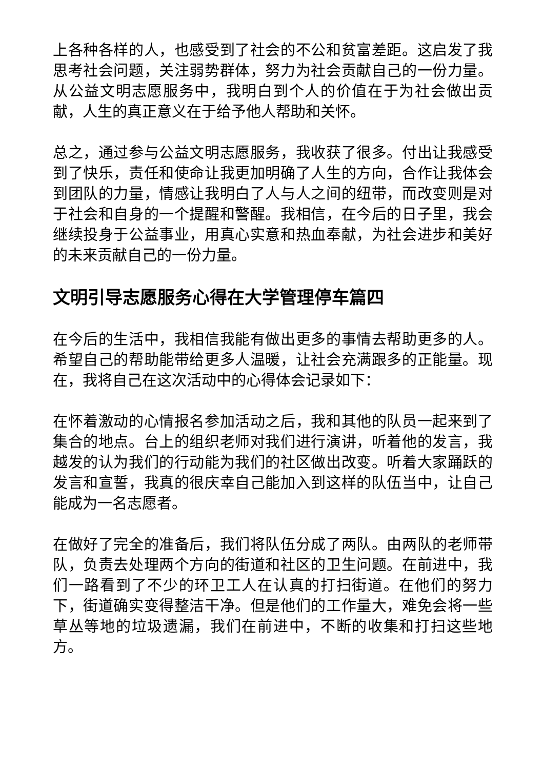上各种各样的人，也感受到了社会的不公和贫富差距。这启发了我思考社会问题，关注弱势群体，努力为社会贡献自己的一份力量。从公益文明志愿服务中，我明白到个人的价值在于为社会做出贡献，人生的真正意义在于给予他人帮助和关怀。
总之，通过参与公益文明志愿服务，我收获了很多。付出让我感受到了快乐，责任和使命让我更加明确了人生的方向，合作让我体会到团队的力量，情感让我明白了人与人之间的纽带，而改变则是对于社会和自身的一个提醒和警醒。我相信，在今后的日子里，我会继续投身于公益事业，用真心实意和热血奉献，为社会进步和美好的未来贡献自己的一份力量。
文明引导志愿服务心得在大学管理停车篇四
在今后的生活中，我相信我能有做出更多的事情去帮助更多的人。希望自己的帮助能带给更多人温暖，让社会充满跟多的正能量。现在，我将自己在这次活动中的心得体会记录如下：
在怀着激动的心情报名参加活动之后，我和其他的队员一起来到了集合的地点。台上的组织老师对我们进行演讲，听着他的发言，我越发的认为我们的行动能为我们的社区做出改变。听着大家踊跃的发言和宣誓，我真的很庆幸自己能加入到这样的队伍当中，让自己能成为一名志愿者。
在做好了完全的准备后，我们将队伍分成了两队。由两队的老师带队，负责去处理两个方向的街道和社区的卫生问题。在前进中，我们一路看到了不少的环卫工人在认真的打扫街道。在他们的努力下，街道确实变得整洁干净。但是他们的工作量大，难免会将一些草丛等地的垃圾遗漏，我们在前进中，不断的收集和打扫这些地方。